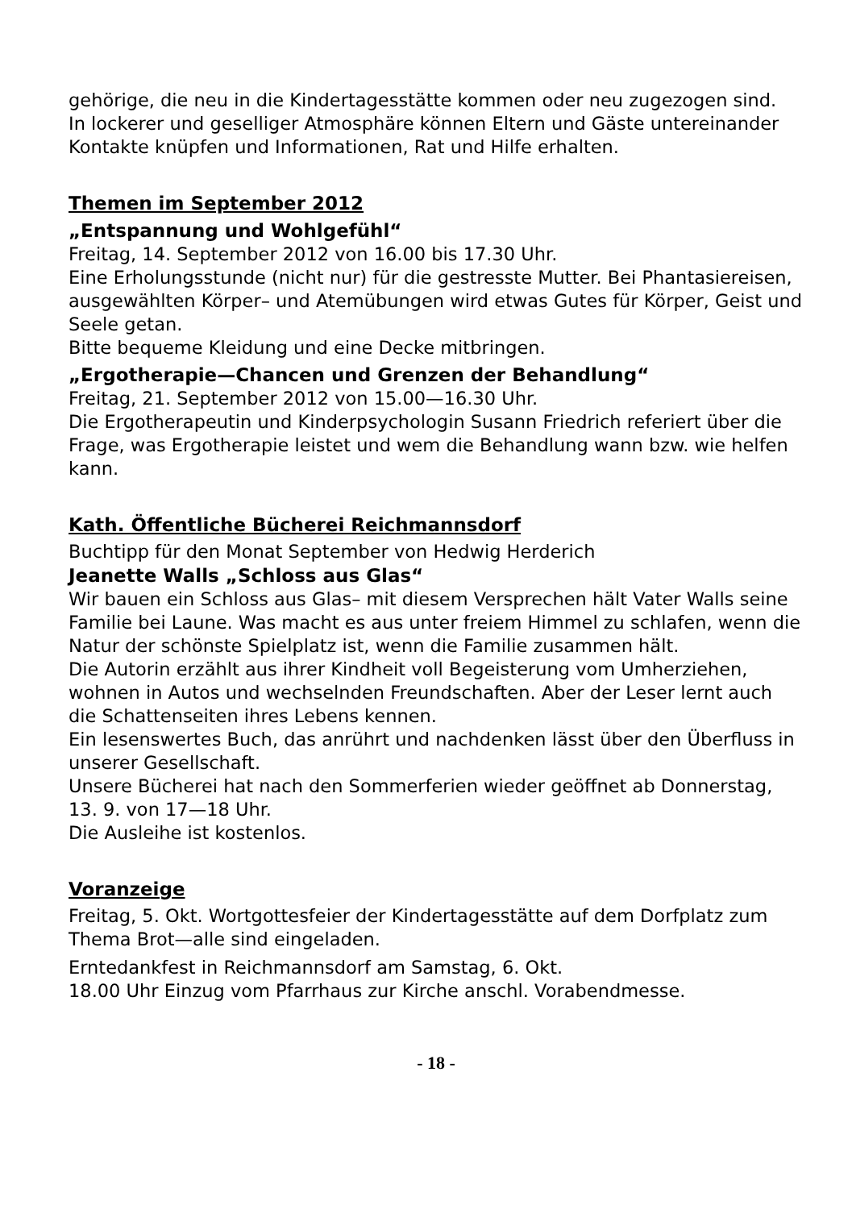gehörige, die neu in die Kindertagesstätte kommen oder neu zugezogen sind.
In lockerer und geselliger Atmosphäre können Eltern und Gäste untereinander Kontakte knüpfen und Informationen, Rat und Hilfe erhalten.
Themen im September 2012
„Entspannung und Wohlgefühl“
Freitag, 14. September 2012 von 16.00 bis 17.30 Uhr.
Eine Erholungsstunde (nicht nur) für die gestresste Mutter. Bei Phantasiereisen, ausgewählten Körper– und Atemübungen wird etwas Gutes für Körper, Geist und Seele getan.
Bitte bequeme Kleidung und eine Decke mitbringen.
„Ergotherapie—Chancen und Grenzen der Behandlung“
Freitag, 21. September 2012 von 15.00—16.30 Uhr.
Die Ergotherapeutin und Kinderpsychologin Susann Friedrich referiert über die Frage, was Ergotherapie leistet und wem die Behandlung wann bzw. wie helfen kann.
Kath. Öffentliche Bücherei Reichmannsdorf
Buchtipp für den Monat September von Hedwig Herderich
Jeanette Walls „Schloss aus Glas“
Wir bauen ein Schloss aus Glas– mit diesem Versprechen hält Vater Walls seine Familie bei Laune. Was macht es aus unter freiem Himmel zu schlafen, wenn die Natur der schönste Spielplatz ist, wenn die Familie zusammen hält.
Die Autorin erzählt aus ihrer Kindheit voll Begeisterung vom Umherziehen, wohnen in Autos und wechselnden Freundschaften. Aber der Leser lernt auch die Schattenseiten ihres Lebens kennen.
Ein lesenswertes Buch, das anrührt und nachdenken lässt über den Überfluss in unserer Gesellschaft.
Unsere Bücherei hat nach den Sommerferien wieder geöffnet ab Donnerstag, 13. 9. von 17—18 Uhr.
Die Ausleihe ist kostenlos.
Voranzeige
Freitag, 5. Okt. Wortgottesfeier der Kindertagesstätte auf dem Dorfplatz zum Thema Brot—alle sind eingeladen.
Erntedankfest in Reichmannsdorf am Samstag, 6. Okt.
18.00 Uhr Einzug vom Pfarrhaus zur Kirche anschl. Vorabendmesse.
- 18 -